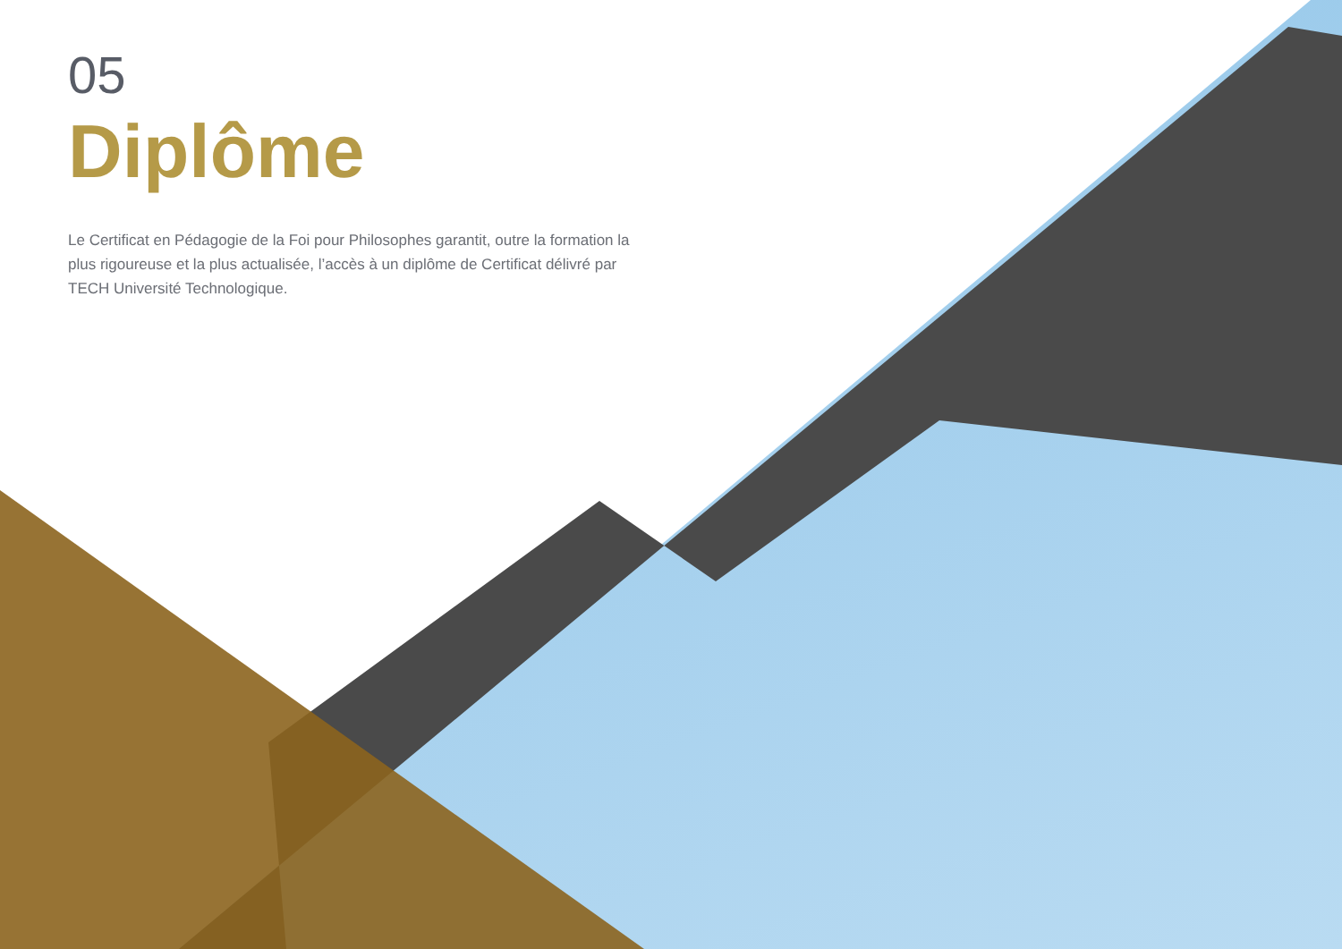05
Diplôme
Le Certificat en Pédagogie de la Foi pour Philosophes garantit, outre la formation la plus rigoureuse et la plus actualisée, l’accès à un diplôme de Certificat délivré par TECH Université Technologique.